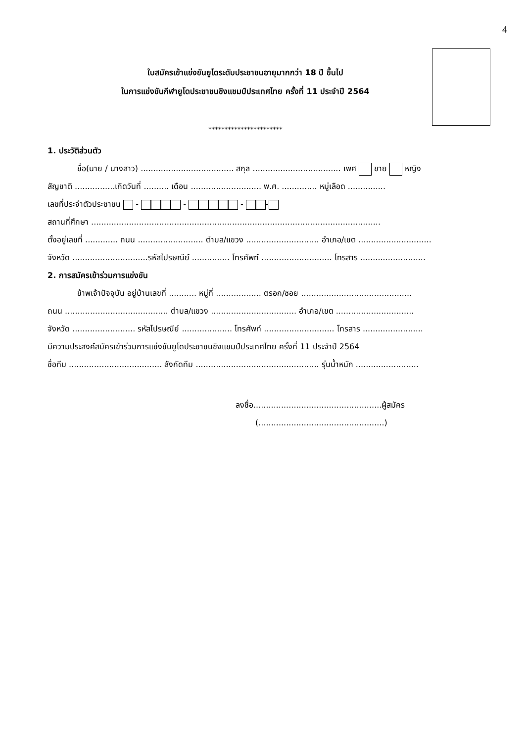4
ใบสมัครเข้าแข่งขันยูโดระดับประชาชนอายุมากกว่า 18 ปี ขึ้นไป
ในการแข่งขันกีฬายูโดประชาชนชิงแชมป์ประเทศไทย ครั้งที่ 11 ประจำปี 2564
***********************
1. ประวัติส่วนตัว
ชื่อ(นาย / นางสาว) ..................................... สกุล ................................... เพศ ชาย หญิง
สัญชาติ ................เกิดวันที่ .......... เดือน ............................ พ.ศ. .............. หมู่เลือด ...............
เลขที่ประจำตัวประชาชน - - - -
สถานที่ศึกษา ...................................................................................................................
ตั้งอยู่เลขที่ ............. ถนน .......................... ตำบล/แขวง ............................. อำเภอ/เขต .............................
จังหวัด ..............................รหัสไปรษณีย์ ............... โทรศัพท์ ............................ โทรสาร ..........................
2. การสมัครเข้าร่วมการแข่งขัน
ข้าพเจ้าปัจจุบัน อยู่บ้านเลขที่ ........... หมู่ที่ .................. ตรอก/ซอย ............................................
ถนน ......................................... ตำบล/แขวง .................................. อำเภอ/เขต ...............................
จังหวัด ......................... รหัสไปรษณีย์ .................... โทรศัพท์ ............................ โทรสาร ........................
มีความประสงค์สมัครเข้าร่วมการแข่งขันยูโดประชาชนชิงแชมป์ประเทศไทย ครั้งที่ 11 ประจำปี 2564
ชื่อทีม ..................................... สังกัดทีม ................................................. รุ่นน้ำหนัก .........................
ลงชื่อ...................................................ผู้สมัคร
(..................................................)